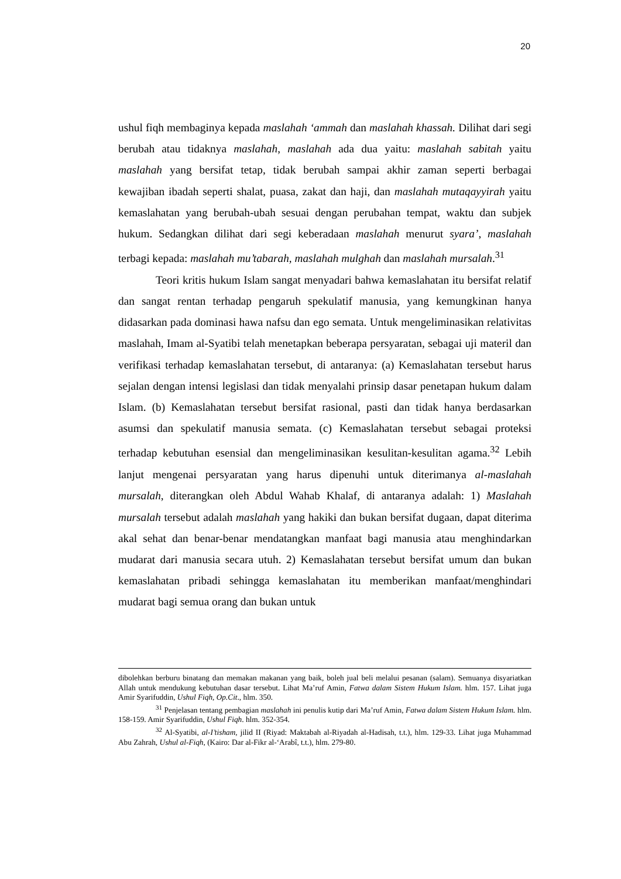20
ushul fiqh membaginya kepada maslahah ‘ammah dan maslahah khassah. Dilihat dari segi berubah atau tidaknya maslahah, maslahah ada dua yaitu: maslahah sabitah yaitu maslahah yang bersifat tetap, tidak berubah sampai akhir zaman seperti berbagai kewajiban ibadah seperti shalat, puasa, zakat dan haji, dan maslahah mutaqayyirah yaitu kemaslahatan yang berubah-ubah sesuai dengan perubahan tempat, waktu dan subjek hukum. Sedangkan dilihat dari segi keberadaan maslahah menurut syara’, maslahah terbagi kepada: maslahah mu’tabarah, maslahah mulghah dan maslahah mursalah.<sup>31</sup>
Teori kritis hukum Islam sangat menyadari bahwa kemaslahatan itu bersifat relatif dan sangat rentan terhadap pengaruh spekulatif manusia, yang kemungkinan hanya didasarkan pada dominasi hawa nafsu dan ego semata. Untuk mengeliminasikan relativitas maslahah, Imam al-Syatibi telah menetapkan beberapa persyaratan, sebagai uji materil dan verifikasi terhadap kemaslahatan tersebut, di antaranya: (a) Kemaslahatan tersebut harus sejalan dengan intensi legislasi dan tidak menyalahi prinsip dasar penetapan hukum dalam Islam. (b) Kemaslahatan tersebut bersifat rasional, pasti dan tidak hanya berdasarkan asumsi dan spekulatif manusia semata. (c) Kemaslahatan tersebut sebagai proteksi terhadap kebutuhan esensial dan mengeliminasikan kesulitan-kesulitan agama.<sup>32</sup> Lebih lanjut mengenai persyaratan yang harus dipenuhi untuk diterimanya al-maslahah mursalah, diterangkan oleh Abdul Wahab Khalaf, di antaranya adalah: 1) Maslahah mursalah tersebut adalah maslahah yang hakiki dan bukan bersifat dugaan, dapat diterima akal sehat dan benar-benar mendatangkan manfaat bagi manusia atau menghindarkan mudarat dari manusia secara utuh. 2) Kemaslahatan tersebut bersifat umum dan bukan kemaslahatan pribadi sehingga kemaslahatan itu memberikan manfaat/menghindari mudarat bagi semua orang dan bukan untuk
dibolehkan berburu binatang dan memakan makanan yang baik, boleh jual beli melalui pesanan (salam). Semuanya disyariatkan Allah untuk mendukung kebutuhan dasar tersebut. Lihat Ma’ruf Amin, Fatwa dalam Sistem Hukum Islam. hlm. 157. Lihat juga Amir Syarifuddin, Ushul Fiqh, Op.Cit., hlm. 350.
<sup>31</sup> Penjelasan tentang pembagian maslahah ini penulis kutip dari Ma’ruf Amin, Fatwa dalam Sistem Hukum Islam. hlm. 158-159. Amir Syarifuddin, Ushul Fiqh. hlm. 352-354.
<sup>32</sup> Al-Syatibi, al-I’tisham, jilid II (Riyad: Maktabah al-Riyadah al-Hadisah, t.t.), hlm. 129-33. Lihat juga Muhammad Abu Zahrah, Ushul al-Fiqh, (Kairo: Dar al-Fikr al-‘Arabî, t.t.), hlm. 279-80.